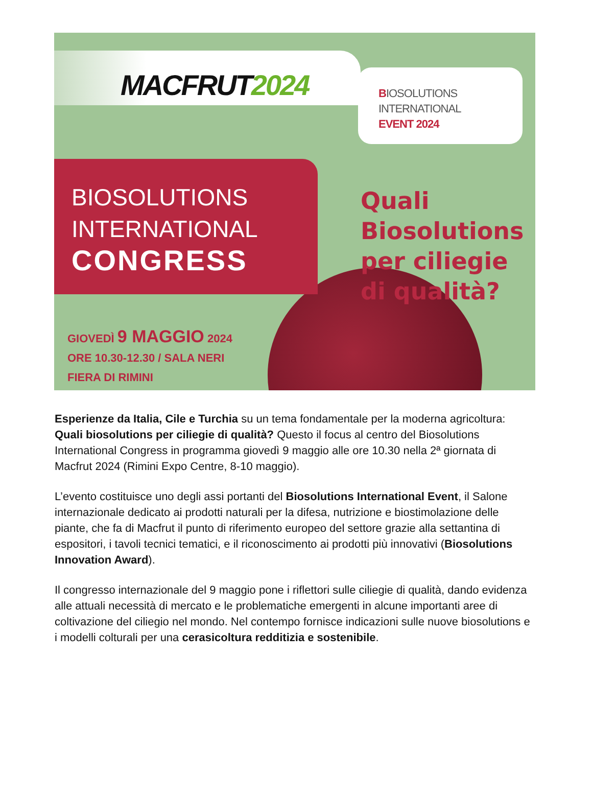MACFRUT2024
BIOSOLUTIONS
INTERNATIONAL
EVENT 2024
BIOSOLUTIONS
INTERNATIONAL
CONGRESS
Quali
Biosolutions
per ciliegie
di qualità?
GIOVEDÌ 9 MAGGIO 2024
ORE 10.30-12.30 / SALA NERI
FIERA DI RIMINI
Esperienze da Italia, Cile e Turchia su un tema fondamentale per la moderna agricoltura: Quali biosolutions per ciliegie di qualità? Questo il focus al centro del Biosolutions International Congress in programma giovedì 9 maggio alle ore 10.30 nella 2ª giornata di Macfrut 2024 (Rimini Expo Centre, 8-10 maggio).
L’evento costituisce uno degli assi portanti del Biosolutions International Event, il Salone internazionale dedicato ai prodotti naturali per la difesa, nutrizione e biostimolazione delle piante, che fa di Macfrut il punto di riferimento europeo del settore grazie alla settantina di espositori, i tavoli tecnici tematici, e il riconoscimento ai prodotti più innovativi (Biosolutions Innovation Award).
Il congresso internazionale del 9 maggio pone i riflettori sulle ciliegie di qualità, dando evidenza alle attuali necessità di mercato e le problematiche emergenti in alcune importanti aree di coltivazione del ciliegio nel mondo. Nel contempo fornisce indicazioni sulle nuove biosolutions e i modelli colturali per una cerasicoltura redditizia e sostenibile.